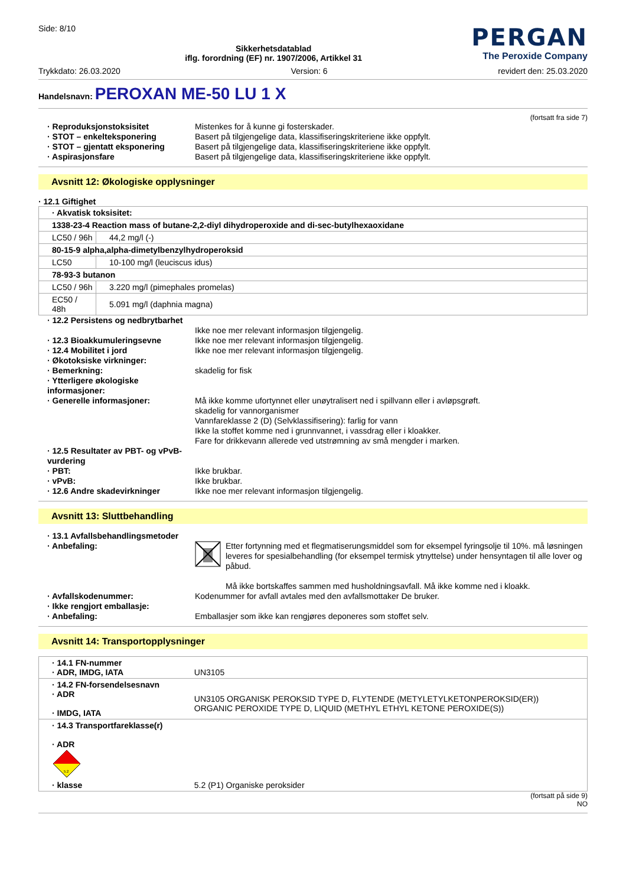Side: 8/10
Sikkerhetsdatablad
iflg. forordning (EF) nr. 1907/2006, Artikkel 31
PERGAN
The Peroxide Company
Trykkdato: 26.03.2020 Version: 6 revidert den: 25.03.2020
Handelsnavn: PEROXAN ME-50 LU 1 X
(fortsatt fra side 7)
· Reproduksjonstoksisitet Mistenkes for å kunne gi fosterskader. · STOT – enkelteksponering Basert på tilgjengelige data, klassifiseringskriteriene ikke oppfylt. · STOT – gjentatt eksponering Basert på tilgjengelige data, klassifiseringskriteriene ikke oppfylt. · Aspirasjonsfare Basert på tilgjengelige data, klassifiseringskriteriene ikke oppfylt.
Avsnitt 12: Økologiske opplysninger
· 12.1 Giftighet
| · Akvatisk toksisitet: | |
| 1338-23-4 Reaction mass of butane-2,2-diyl dihydroperoxide and di-sec-butylhexaoxidane | |
| LC50 / 96h | 44,2 mg/l (-) |
| 80-15-9 alpha,alpha-dimetylbenzylhydroperoksid | |
| LC50 | 10-100 mg/l (leuciscus idus) |
| 78-93-3 butanon | |
| LC50 / 96h | 3.220 mg/l (pimephales promelas) |
| EC50 / 48h | 5.091 mg/l (daphnia magna) |
· 12.2 Persistens og nedbrytbarhet
Ikke noe mer relevant informasjon tilgjengelig. · 12.3 Bioakkumuleringsevne Ikke noe mer relevant informasjon tilgjengelig. · 12.4 Mobilitet i jord Ikke noe mer relevant informasjon tilgjengelig. · Økotoksiske virkninger: · Bemerkning: skadelig for fisk · Ytterligere økologiske informasjoner: · Generelle informasjoner: Må ikke komme ufortynnet eller unøytralisert ned i spillvann eller i avløpsgrøft.
skadelig for vannorganismer
Vannfareklasse 2 (D) (Selvklassifisering): farlig for vann
Ikke la stoffet komme ned i grunnvannet, i vassdrag eller i kloakker.
Fare for drikkevann allerede ved utstrømning av små mengder i marken. · 12.5 Resultater av PBT- og vPvB-vurdering · PBT: Ikke brukbar. · vPvB: Ikke brukbar. · 12.6 Andre skadevirkninger Ikke noe mer relevant informasjon tilgjengelig.
Avsnitt 13: Sluttbehandling
· 13.1 Avfallsbehandlingsmetoder · Anbefaling: Etter fortynning med et flegmatiserungsmiddel som for eksempel fyringsolje til 10%. må løsningen leveres for spesialbehandling (for eksempel termisk ytnyttelse) under hensyntagen til alle lover og påbud.
Må ikke bortskaffes sammen med husholdningsavfall. Må ikke komme ned i kloakk. · Avfallskodenummer: Kodenummer for avfall avtales med den avfallsmottaker De bruker. · Ikke rengjort emballasje: · Anbefaling: Emballasjer som ikke kan rengjøres deponeres som stoffet selv.
Avsnitt 14: Transportopplysninger
| · 14.1 FN-nummer · ADR, IMDG, IATA | UN3105 |
| · 14.2 FN-forsendelsesnavn · ADR · IMDG, IATA | UN3105 ORGANISK PEROKSID TYPE D, FLYTENDE (METYLETYLKETONPEROKSID(ER)) ORGANIC PEROXIDE TYPE D, LIQUID (METHYL ETHYL KETONE PEROXIDE(S)) |
| · 14.3 Transportfareklasse(r) · ADR 5.2 · klasse | 5.2 (P1) Organiske peroksider |
(fortsatt på side 9)
NO